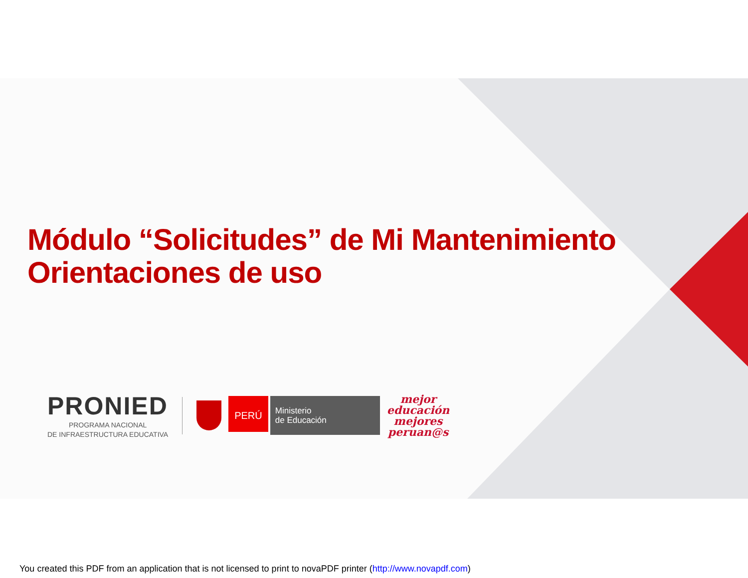Módulo “Solicitudes” de Mi Mantenimiento
Orientaciones de uso
PRONIED
PROGRAMA NACIONAL
DE INFRAESTRUCTURA EDUCATIVA
PERÚ
Ministerio
de Educación
mejor
educación
mejores
peruan@s
You created this PDF from an application that is not licensed to print to novaPDF printer (http://www.novapdf.com)